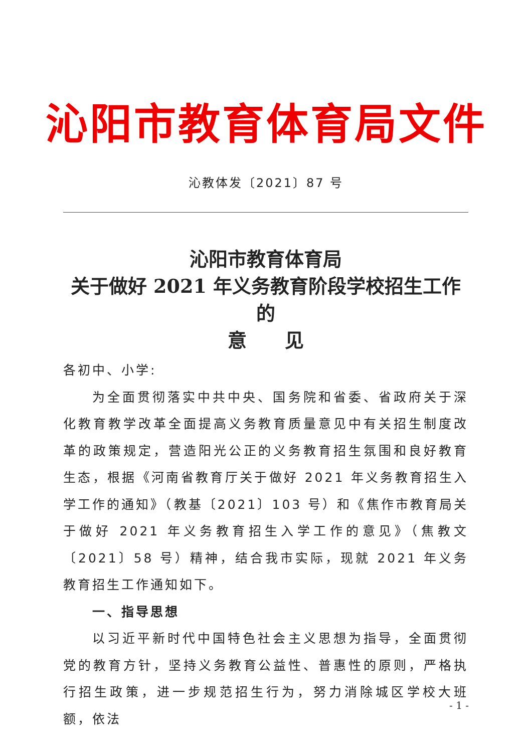沁阳市教育体育局文件
沁教体发〔2021〕87 号
沁阳市教育体育局
关于做好 2021 年义务教育阶段学校招生工作的
意　　见
各初中、小学:
为全面贯彻落实中共中央、国务院和省委、省政府关于深化教育教学改革全面提高义务教育质量意见中有关招生制度改革的政策规定，营造阳光公正的义务教育招生氛围和良好教育生态，根据《河南省教育厅关于做好 2021 年义务教育招生入学工作的通知》（教基〔2021〕103 号）和《焦作市教育局关于做好 2021 年义务教育招生入学工作的意见》（焦教文〔2021〕58 号）精神，结合我市实际，现就 2021 年义务教育招生工作通知如下。
一、指导思想
以习近平新时代中国特色社会主义思想为指导，全面贯彻党的教育方针，坚持义务教育公益性、普惠性的原则，严格执行招生政策，进一步规范招生行为，努力消除城区学校大班额，依法
- 1 -